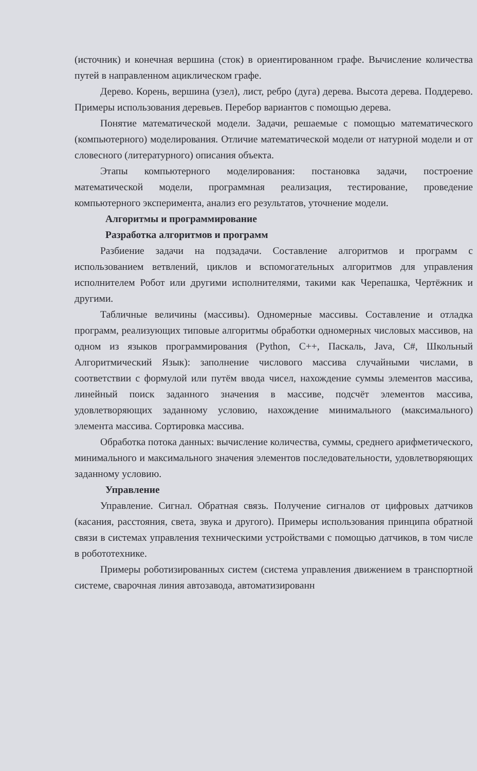(источник) и конечная вершина (сток) в ориентированном графе. Вычисление количества путей в направленном ациклическом графе.
Дерево. Корень, вершина (узел), лист, ребро (дуга) дерева. Высота дерева. Поддерево. Примеры использования деревьев. Перебор вариантов с помощью дерева.
Понятие математической модели. Задачи, решаемые с помощью математического (компьютерного) моделирования. Отличие математической модели от натурной модели и от словесного (литературного) описания объекта.
Этапы компьютерного моделирования: постановка задачи, построение математической модели, программная реализация, тестирование, проведение компьютерного эксперимента, анализ его результатов, уточнение модели.
Алгоритмы и программирование
Разработка алгоритмов и программ
Разбиение задачи на подзадачи. Составление алгоритмов и программ с использованием ветвлений, циклов и вспомогательных алгоритмов для управления исполнителем Робот или другими исполнителями, такими как Черепашка, Чертёжник и другими.
Табличные величины (массивы). Одномерные массивы. Составление и отладка программ, реализующих типовые алгоритмы обработки одномерных числовых массивов, на одном из языков программирования (Python, C++, Паскаль, Java, C#, Школьный Алгоритмический Язык): заполнение числового массива случайными числами, в соответствии с формулой или путём ввода чисел, нахождение суммы элементов массива, линейный поиск заданного значения в массиве, подсчёт элементов массива, удовлетворяющих заданному условию, нахождение минимального (максимального) элемента массива. Сортировка массива.
Обработка потока данных: вычисление количества, суммы, среднего арифметического, минимального и максимального значения элементов последовательности, удовлетворяющих заданному условию.
Управление
Управление. Сигнал. Обратная связь. Получение сигналов от цифровых датчиков (касания, расстояния, света, звука и другого). Примеры использования принципа обратной связи в системах управления техническими устройствами с помощью датчиков, в том числе в робототехнике.
Примеры роботизированных систем (система управления движением в транспортной системе, сварочная линия автозавода, автоматизированн